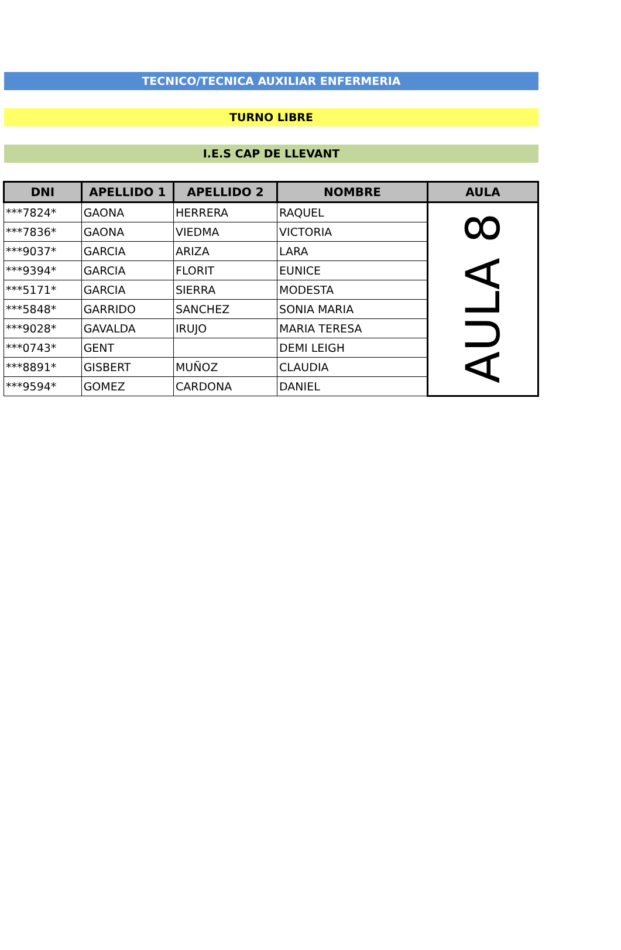TECNICO/TECNICA AUXILIAR ENFERMERIA
TURNO LIBRE
I.E.S CAP DE LLEVANT
| DNI | APELLIDO 1 | APELLIDO 2 | NOMBRE | AULA |
| --- | --- | --- | --- | --- |
| ***7824* | GAONA | HERRERA | RAQUEL | AULA 8 |
| ***7836* | GAONA | VIEDMA | VICTORIA | |
| ***9037* | GARCIA | ARIZA | LARA | |
| ***9394* | GARCIA | FLORIT | EUNICE | |
| ***5171* | GARCIA | SIERRA | MODESTA | |
| ***5848* | GARRIDO | SANCHEZ | SONIA MARIA | |
| ***9028* | GAVALDA | IRUJO | MARIA TERESA | |
| ***0743* | GENT | | DEMI LEIGH | |
| ***8891* | GISBERT | MUÑOZ | CLAUDIA | |
| ***9594* | GOMEZ | CARDONA | DANIEL | |